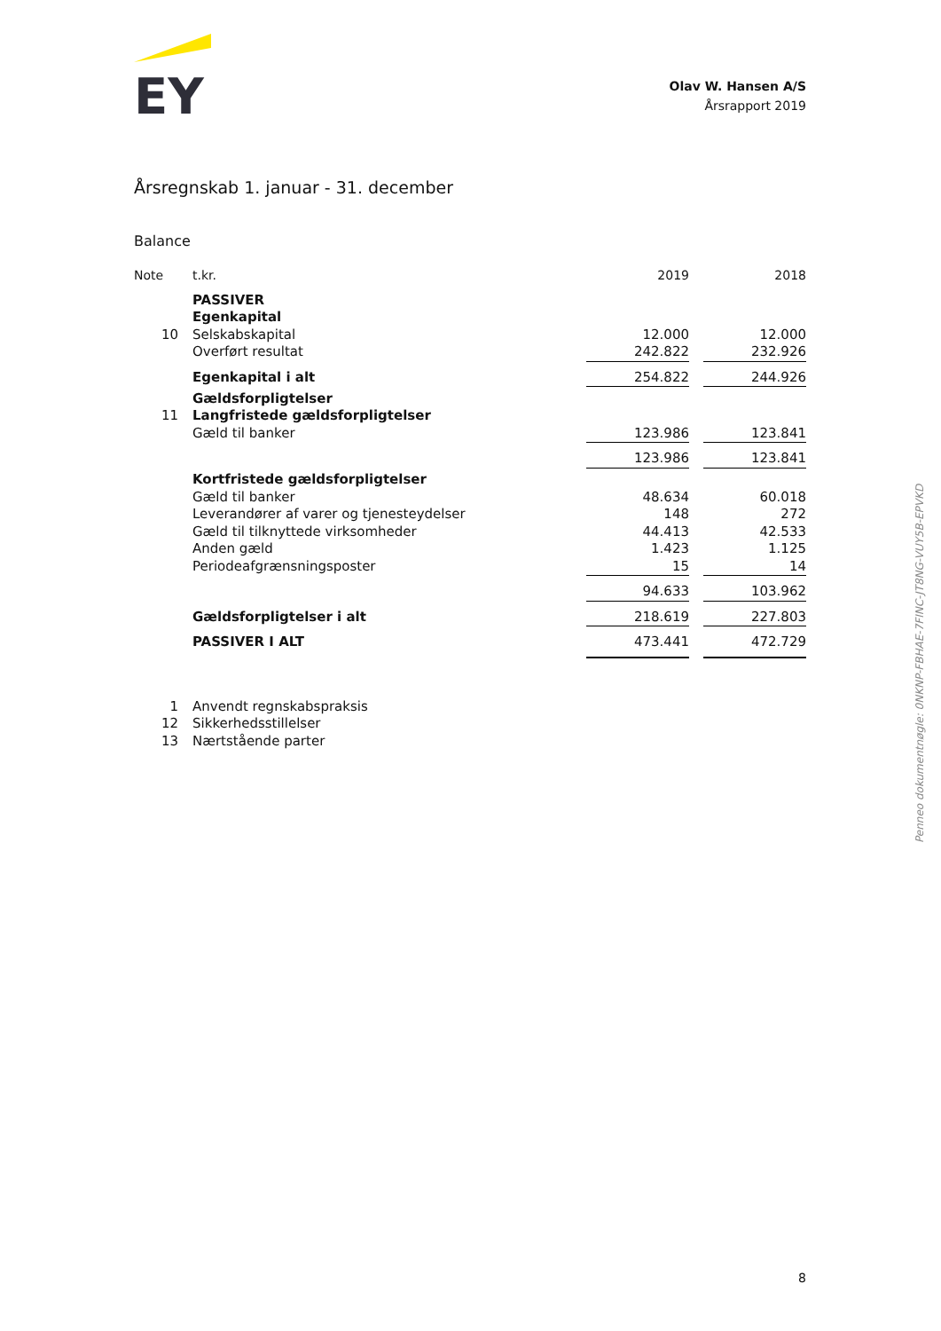EY
Olav W. Hansen A/S
Årsrapport 2019
Årsregnskab 1. januar - 31. december
Balance
| Note | t.kr. | 2019 | | 2018 |
| --- | --- | --- | --- | --- |
| | PASSIVER | | | |
| | Egenkapital | | | |
| 10 | Selskabskapital | 12.000 | | 12.000 |
| | Overført resultat | 242.822 | | 232.926 |
| | Egenkapital i alt | 254.822 | | 244.926 |
| | Gældsforpligtelser | | | |
| 11 | Langfristede gældsforpligtelser | | | |
| | Gæld til banker | 123.986 | | 123.841 |
| | | 123.986 | | 123.841 |
| | Kortfristede gældsforpligtelser | | | |
| | Gæld til banker | 48.634 | | 60.018 |
| | Leverandører af varer og tjenesteydelser | 148 | | 272 |
| | Gæld til tilknyttede virksomheder | 44.413 | | 42.533 |
| | Anden gæld | 1.423 | | 1.125 |
| | Periodeafgrænsningsposter | 15 | | 14 |
| | | 94.633 | | 103.962 |
| | Gældsforpligtelser i alt | 218.619 | | 227.803 |
| | PASSIVER I ALT | 473.441 | | 472.729 |
| 1 | Anvendt regnskabspraksis |
| 12 | Sikkerhedsstillelser |
| 13 | Nærtstående parter |
Penneo dokumentnøgle: 0NKNP-FBHAE-7FINC-JT8NG-VUY5B-EPVKD
8